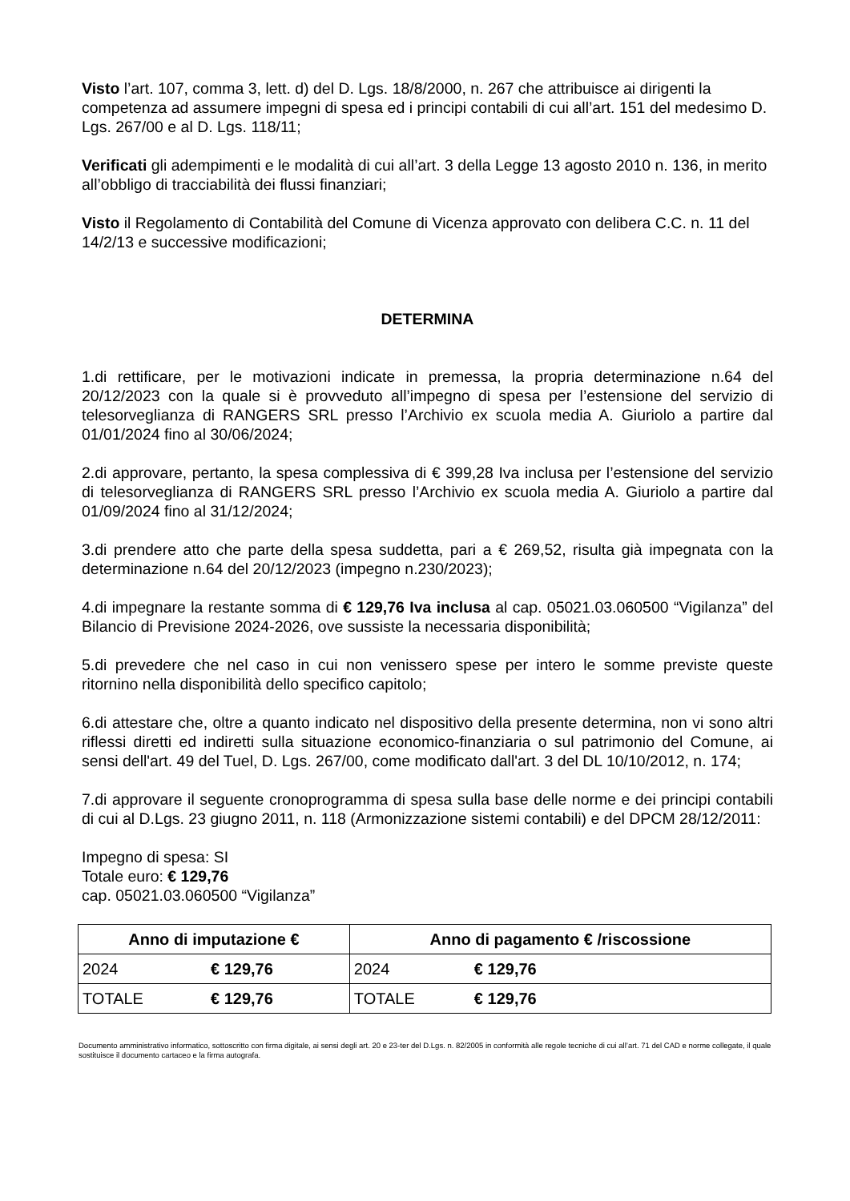Visto l’art. 107, comma 3, lett. d) del D. Lgs. 18/8/2000, n. 267 che attribuisce ai dirigenti la competenza ad assumere impegni di spesa ed i principi contabili di cui all’art. 151 del medesimo D. Lgs. 267/00 e al D. Lgs. 118/11;
Verificati gli adempimenti e le modalità di cui all’art. 3 della Legge 13 agosto 2010 n. 136, in merito all’obbligo di tracciabilità dei flussi finanziari;
Visto il Regolamento di Contabilità del Comune di Vicenza approvato con delibera C.C. n. 11 del 14/2/13 e successive modificazioni;
DETERMINA
1.di rettificare, per le motivazioni indicate in premessa, la propria determinazione n.64 del 20/12/2023 con la quale si è provveduto all’impegno di spesa per l’estensione del servizio di telesorveglianza di RANGERS SRL presso l’Archivio ex scuola media A. Giuriolo a partire dal 01/01/2024 fino al 30/06/2024;
2.di approvare, pertanto, la spesa complessiva di € 399,28 Iva inclusa per l’estensione del servizio di telesorveglianza di RANGERS SRL presso l’Archivio ex scuola media A. Giuriolo a partire dal 01/09/2024 fino al 31/12/2024;
3.di prendere atto che parte della spesa suddetta, pari a € 269,52, risulta già impegnata con la determinazione n.64 del 20/12/2023 (impegno n.230/2023);
4.di impegnare la restante somma di € 129,76 Iva inclusa al cap. 05021.03.060500 “Vigilanza” del Bilancio di Previsione 2024-2026, ove sussiste la necessaria disponibilità;
5.di prevedere che nel caso in cui non venissero spese per intero le somme previste queste ritornino nella disponibilità dello specifico capitolo;
6.di attestare che, oltre a quanto indicato nel dispositivo della presente determina, non vi sono altri riflessi diretti ed indiretti sulla situazione economico-finanziaria o sul patrimonio del Comune, ai sensi dell'art. 49 del Tuel, D. Lgs. 267/00, come modificato dall'art. 3 del DL 10/10/2012, n. 174;
7.di approvare il seguente cronoprogramma di spesa sulla base delle norme e dei principi contabili di cui al D.Lgs. 23 giugno 2011, n. 118 (Armonizzazione sistemi contabili) e del DPCM 28/12/2011:
Impegno di spesa: SI
Totale euro: € 129,76
cap. 05021.03.060500 “Vigilanza”
| Anno di imputazione € | | Anno di pagamento € /riscossione | |
| --- | --- | --- | --- |
| 2024 | € 129,76 | 2024 | € 129,76 |
| TOTALE | € 129,76 | TOTALE | € 129,76 |
Documento amministrativo informatico, sottoscritto con firma digitale, ai sensi degli art. 20 e 23-ter del D.Lgs. n. 82/2005 in conformità alle regole tecniche di cui all’art. 71 del CAD e norme collegate, il quale sostituisce il documento cartaceo e la firma autografa.